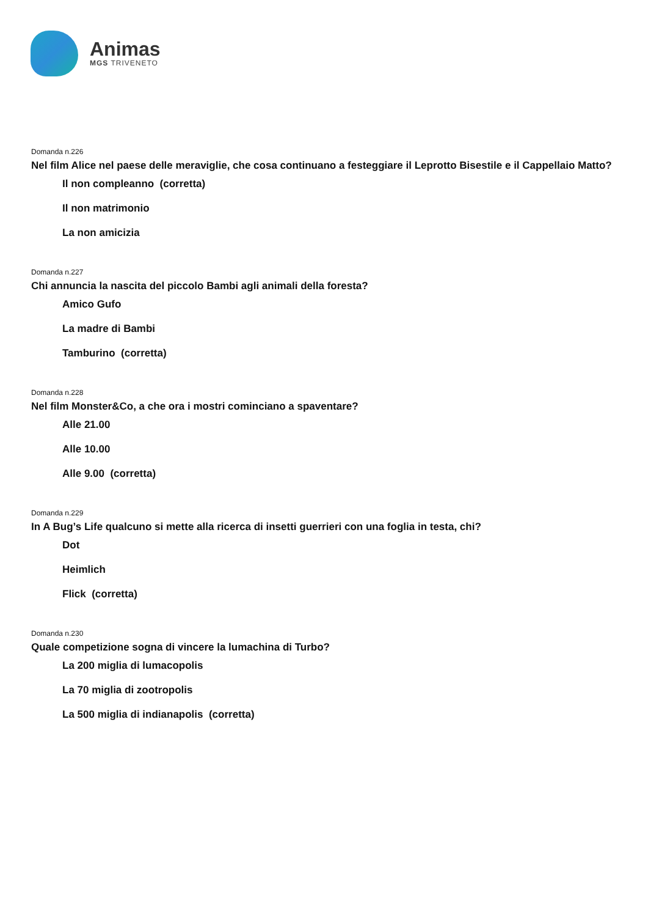Animas
MGS TRIVENETO
Domanda n.226
Nel film Alice nel paese delle meraviglie, che cosa continuano a festeggiare il Leprotto Bisestile e il Cappellaio Matto?
Il non compleanno (corretta)
Il non matrimonio
La non amicizia
Domanda n.227
Chi annuncia la nascita del piccolo Bambi agli animali della foresta?
Amico Gufo
La madre di Bambi
Tamburino (corretta)
Domanda n.228
Nel film Monster&Co, a che ora i mostri cominciano a spaventare?
Alle 21.00
Alle 10.00
Alle 9.00 (corretta)
Domanda n.229
In A Bug’s Life qualcuno si mette alla ricerca di insetti guerrieri con una foglia in testa, chi?
Dot
Heimlich
Flick (corretta)
Domanda n.230
Quale competizione sogna di vincere la lumachina di Turbo?
La 200 miglia di lumacopolis
La 70 miglia di zootropolis
La 500 miglia di indianapolis (corretta)